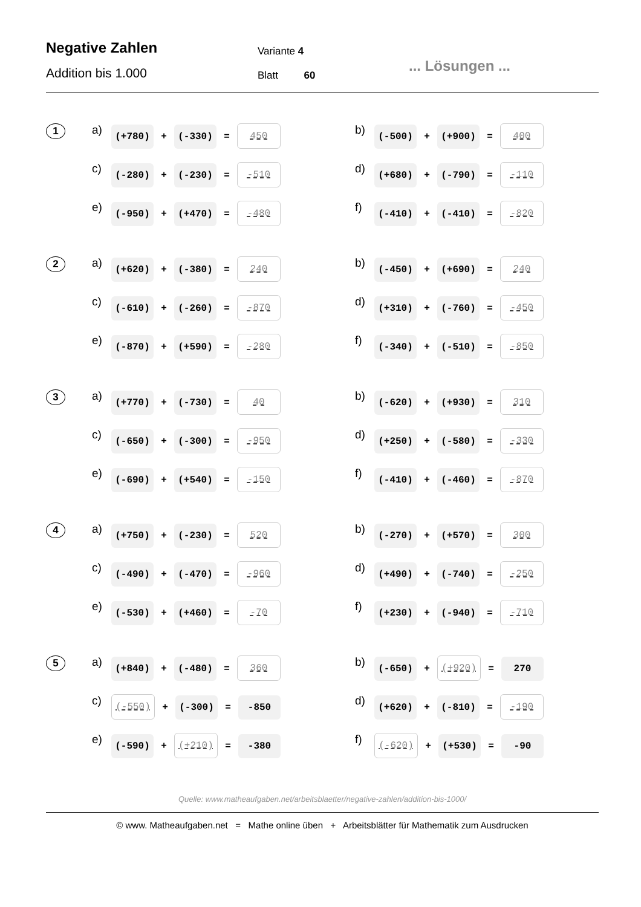Negative Zahlen
Addition bis 1.000
Variante 4
Blatt 60
... Lösungen ...
1
a) (+780) + (-330) = 450
b) (-500) + (+900) = 400
c) (-280) + (-230) = -510
d) (+680) + (-790) = -110
e) (-950) + (+470) = -480
f) (-410) + (-410) = -820
2
a) (+620) + (-380) = 240
b) (-450) + (+690) = 240
c) (-610) + (-260) = -870
d) (+310) + (-760) = -450
e) (-870) + (+590) = -280
f) (-340) + (-510) = -850
3
a) (+770) + (-730) = 40
b) (-620) + (+930) = 310
c) (-650) + (-300) = -950
d) (+250) + (-580) = -330
e) (-690) + (+540) = -150
f) (-410) + (-460) = -870
4
a) (+750) + (-230) = 520
b) (-270) + (+570) = 300
c) (-490) + (-470) = -960
d) (+490) + (-740) = -250
e) (-530) + (+460) = -70
f) (+230) + (-940) = -710
5
a) (+840) + (-480) = 360
b) (-650) + (+920) = 270
c) (-550) + (-300) = -850
d) (+620) + (-810) = -190
e) (-590) + (+210) = -380
f) (-620) + (+530) = -90
Quelle: www.matheaufgaben.net/arbeitsblaetter/negative-zahlen/addition-bis-1000/
© www. Matheaufgaben.net = Mathe online üben + Arbeitsblätter für Mathematik zum Ausdrucken